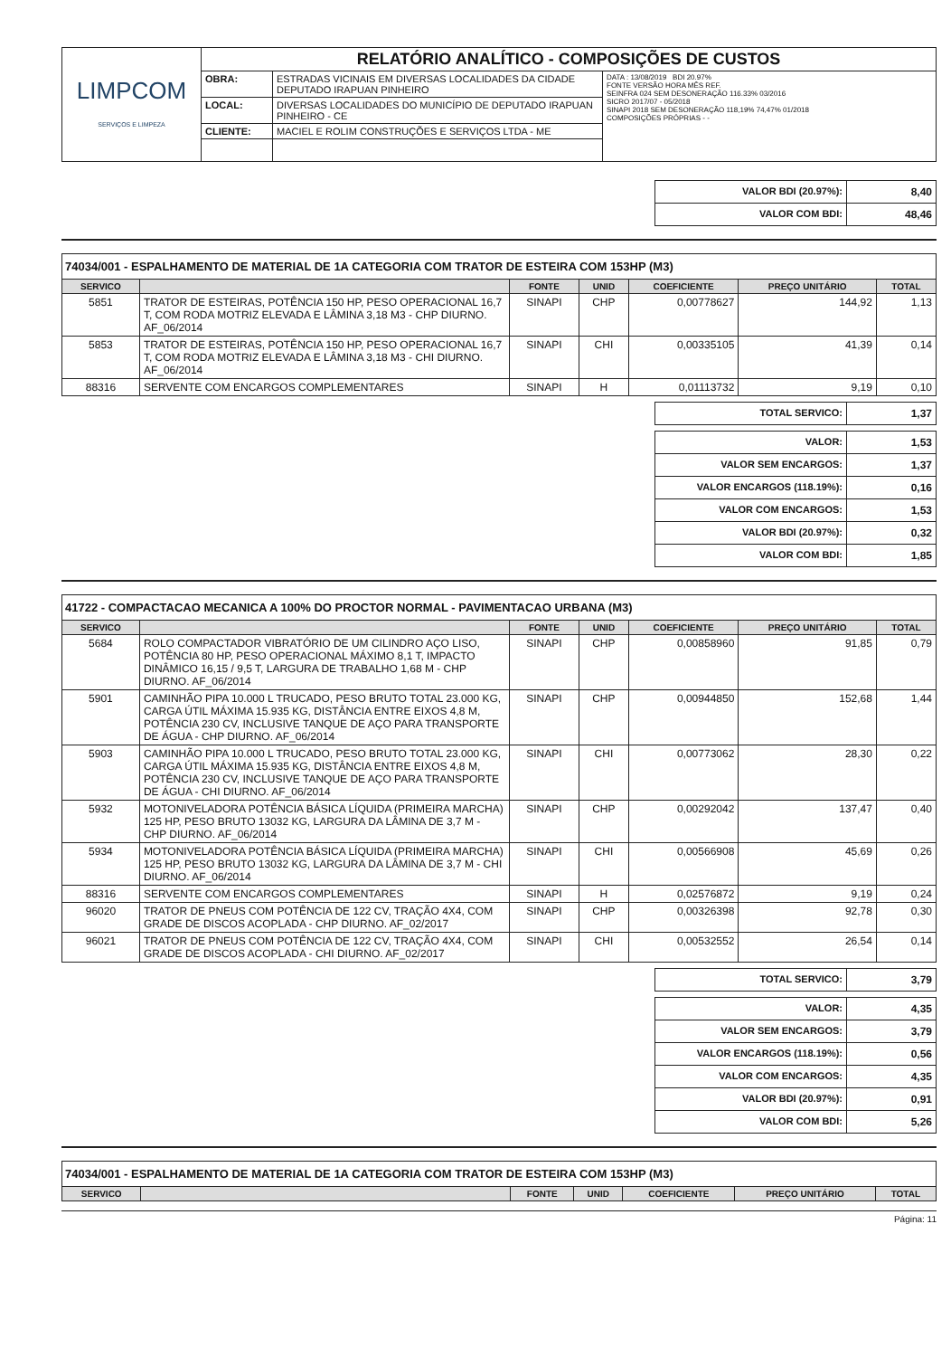| LIMPCOM SERVIÇOS E LIMPEZA | RELATÓRIO ANALÍTICO - COMPOSIÇÕES DE CUSTOS | | |
| | OBRA: | ESTRADAS VICINAIS EM DIVERSAS LOCALIDADES DA CIDADE DEPUTADO IRAPUAN PINHEIRO | DATA : 13/08/2019 BDI 20.97% FONTE VERSÃO HORA MÊS REF. SEINFRA 024 SEM DESONERAÇÃO 116.33% 03/2016 SICRO 2017/07 - 05/2018 SINAPI 2018 SEM DESONERAÇÃO 118,19% 74,47% 01/2018 COMPOSIÇÕES PRÓPRIAS - - |
| | LOCAL: | DIVERSAS LOCALIDADES DO MUNICÍPIO DE DEPUTADO IRAPUAN PINHEIRO - CE | |
| | CLIENTE: | MACIEL E ROLIM CONSTRUÇÕES E SERVIÇOS LTDA - ME | |
| VALOR BDI (20.97%): | 8,40 |
| VALOR COM BDI: | 48,46 |
74034/001 - ESPALHAMENTO DE MATERIAL DE 1A CATEGORIA COM TRATOR DE ESTEIRA COM 153HP (M3)
| SERVICO | | FONTE | UNID | COEFICIENTE | PREÇO UNITÁRIO | TOTAL |
| --- | --- | --- | --- | --- | --- | --- |
| 5851 | TRATOR DE ESTEIRAS, POTÊNCIA 150 HP, PESO OPERACIONAL 16,7 T, COM RODA MOTRIZ ELEVADA E LÂMINA 3,18 M3 - CHP DIURNO. AF_06/2014 | SINAPI | CHP | 0,00778627 | 144,92 | 1,13 |
| 5853 | TRATOR DE ESTEIRAS, POTÊNCIA 150 HP, PESO OPERACIONAL 16,7 T, COM RODA MOTRIZ ELEVADA E LÂMINA 3,18 M3 - CHI DIURNO. AF_06/2014 | SINAPI | CHI | 0,00335105 | 41,39 | 0,14 |
| 88316 | SERVENTE COM ENCARGOS COMPLEMENTARES | SINAPI | H | 0,01113732 | 9,19 | 0,10 |
| TOTAL SERVICO: | 1,37 |
| VALOR: | 1,53 |
| VALOR SEM ENCARGOS: | 1,37 |
| VALOR ENCARGOS (118.19%): | 0,16 |
| VALOR COM ENCARGOS: | 1,53 |
| VALOR BDI (20.97%): | 0,32 |
| VALOR COM BDI: | 1,85 |
41722 - COMPACTACAO MECANICA A 100% DO PROCTOR NORMAL - PAVIMENTACAO URBANA (M3)
| SERVICO | | FONTE | UNID | COEFICIENTE | PREÇO UNITÁRIO | TOTAL |
| --- | --- | --- | --- | --- | --- | --- |
| 5684 | ROLO COMPACTADOR VIBRATÓRIO DE UM CILINDRO AÇO LISO, POTÊNCIA 80 HP, PESO OPERACIONAL MÁXIMO 8,1 T, IMPACTO DINÂMICO 16,15 / 9,5 T, LARGURA DE TRABALHO 1,68 M - CHP DIURNO. AF_06/2014 | SINAPI | CHP | 0,00858960 | 91,85 | 0,79 |
| 5901 | CAMINHÃO PIPA 10.000 L TRUCADO, PESO BRUTO TOTAL 23.000 KG, CARGA ÚTIL MÁXIMA 15.935 KG, DISTÂNCIA ENTRE EIXOS 4,8 M, POTÊNCIA 230 CV, INCLUSIVE TANQUE DE AÇO PARA TRANSPORTE DE ÁGUA - CHP DIURNO. AF_06/2014 | SINAPI | CHP | 0,00944850 | 152,68 | 1,44 |
| 5903 | CAMINHÃO PIPA 10.000 L TRUCADO, PESO BRUTO TOTAL 23.000 KG, CARGA ÚTIL MÁXIMA 15.935 KG, DISTÂNCIA ENTRE EIXOS 4,8 M, POTÊNCIA 230 CV, INCLUSIVE TANQUE DE AÇO PARA TRANSPORTE DE ÁGUA - CHI DIURNO. AF_06/2014 | SINAPI | CHI | 0,00773062 | 28,30 | 0,22 |
| 5932 | MOTONIVELADORA POTÊNCIA BÁSICA LÍQUIDA (PRIMEIRA MARCHA) 125 HP, PESO BRUTO 13032 KG, LARGURA DA LÂMINA DE 3,7 M - CHP DIURNO. AF_06/2014 | SINAPI | CHP | 0,00292042 | 137,47 | 0,40 |
| 5934 | MOTONIVELADORA POTÊNCIA BÁSICA LÍQUIDA (PRIMEIRA MARCHA) 125 HP, PESO BRUTO 13032 KG, LARGURA DA LÂMINA DE 3,7 M - CHI DIURNO. AF_06/2014 | SINAPI | CHI | 0,00566908 | 45,69 | 0,26 |
| 88316 | SERVENTE COM ENCARGOS COMPLEMENTARES | SINAPI | H | 0,02576872 | 9,19 | 0,24 |
| 96020 | TRATOR DE PNEUS COM POTÊNCIA DE 122 CV, TRAÇÃO 4X4, COM GRADE DE DISCOS ACOPLADA - CHP DIURNO. AF_02/2017 | SINAPI | CHP | 0,00326398 | 92,78 | 0,30 |
| 96021 | TRATOR DE PNEUS COM POTÊNCIA DE 122 CV, TRAÇÃO 4X4, COM GRADE DE DISCOS ACOPLADA - CHI DIURNO. AF_02/2017 | SINAPI | CHI | 0,00532552 | 26,54 | 0,14 |
| TOTAL SERVICO: | 3,79 |
| VALOR: | 4,35 |
| VALOR SEM ENCARGOS: | 3,79 |
| VALOR ENCARGOS (118.19%): | 0,56 |
| VALOR COM ENCARGOS: | 4,35 |
| VALOR BDI (20.97%): | 0,91 |
| VALOR COM BDI: | 5,26 |
74034/001 - ESPALHAMENTO DE MATERIAL DE 1A CATEGORIA COM TRATOR DE ESTEIRA COM 153HP (M3)
| SERVICO | | FONTE | UNID | COEFICIENTE | PREÇO UNITÁRIO | TOTAL |
| --- | --- | --- | --- | --- | --- | --- |
Página: 11